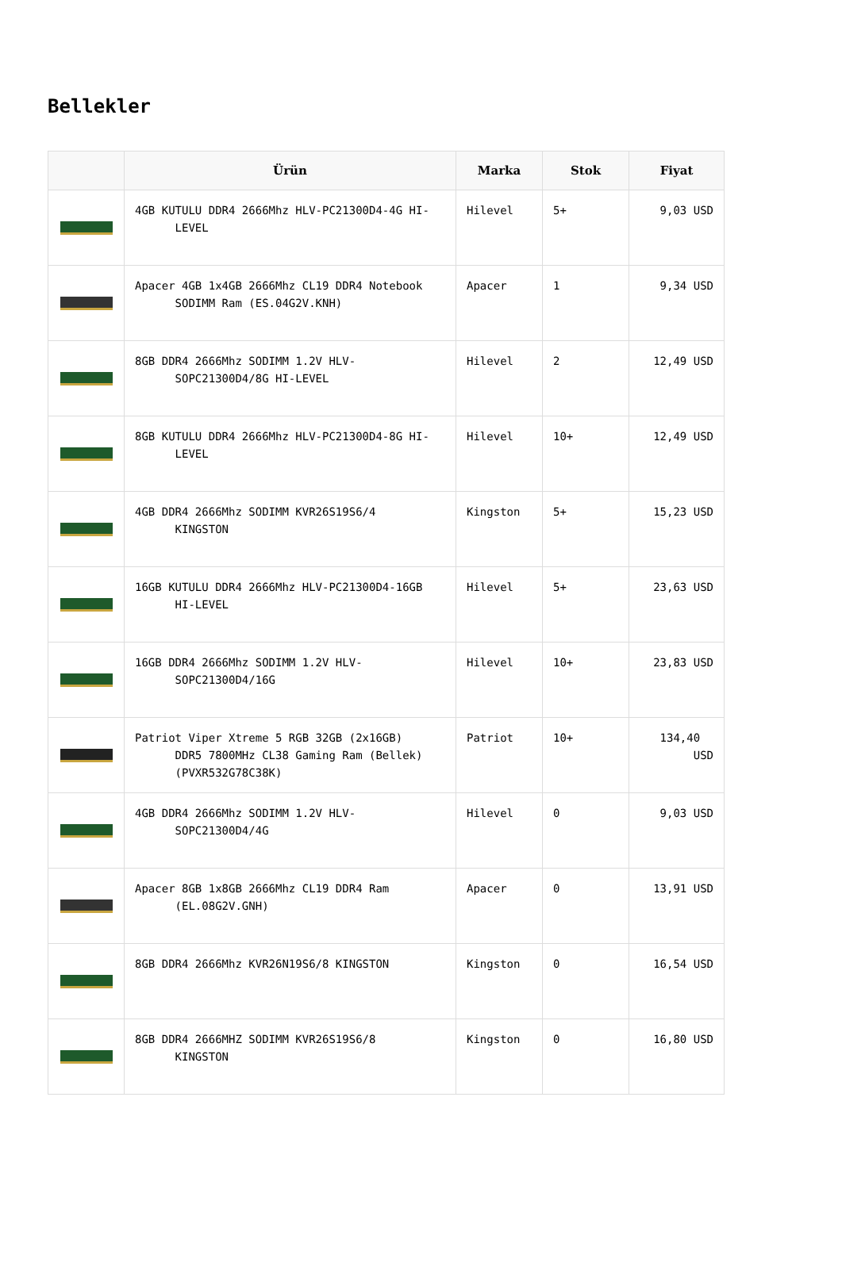Bellekler
| | Ürün | Marka | Stok | Fiyat |
| --- | --- | --- | --- | --- |
| | 4GB KUTULU DDR4 2666Mhz HLV-PC21300D4-4G HI- LEVEL | Hilevel | 5+ | 9,03 USD |
| | Apacer 4GB 1x4GB 2666Mhz CL19 DDR4 Notebook SODIMM Ram (ES.04G2V.KNH) | Apacer | 1 | 9,34 USD |
| | 8GB DDR4 2666Mhz SODIMM 1.2V HLV- SOPC21300D4/8G HI-LEVEL | Hilevel | 2 | 12,49 USD |
| | 8GB KUTULU DDR4 2666Mhz HLV-PC21300D4-8G HI- LEVEL | Hilevel | 10+ | 12,49 USD |
| | 4GB DDR4 2666Mhz SODIMM KVR26S19S6/4 KINGSTON | Kingston | 5+ | 15,23 USD |
| | 16GB KUTULU DDR4 2666Mhz HLV-PC21300D4-16GB HI-LEVEL | Hilevel | 5+ | 23,63 USD |
| | 16GB DDR4 2666Mhz SODIMM 1.2V HLV- SOPC21300D4/16G | Hilevel | 10+ | 23,83 USD |
| | Patriot Viper Xtreme 5 RGB 32GB (2x16GB) DDR5 7800MHz CL38 Gaming Ram (Bellek) (PVXR532G78C38K) | Patriot | 10+ | 134,40 USD |
| | 4GB DDR4 2666Mhz SODIMM 1.2V HLV- SOPC21300D4/4G | Hilevel | 0 | 9,03 USD |
| | Apacer 8GB 1x8GB 2666Mhz CL19 DDR4 Ram (EL.08G2V.GNH) | Apacer | 0 | 13,91 USD |
| | 8GB DDR4 2666Mhz KVR26N19S6/8 KINGSTON | Kingston | 0 | 16,54 USD |
| | 8GB DDR4 2666MHZ SODIMM KVR26S19S6/8 KINGSTON | Kingston | 0 | 16,80 USD |